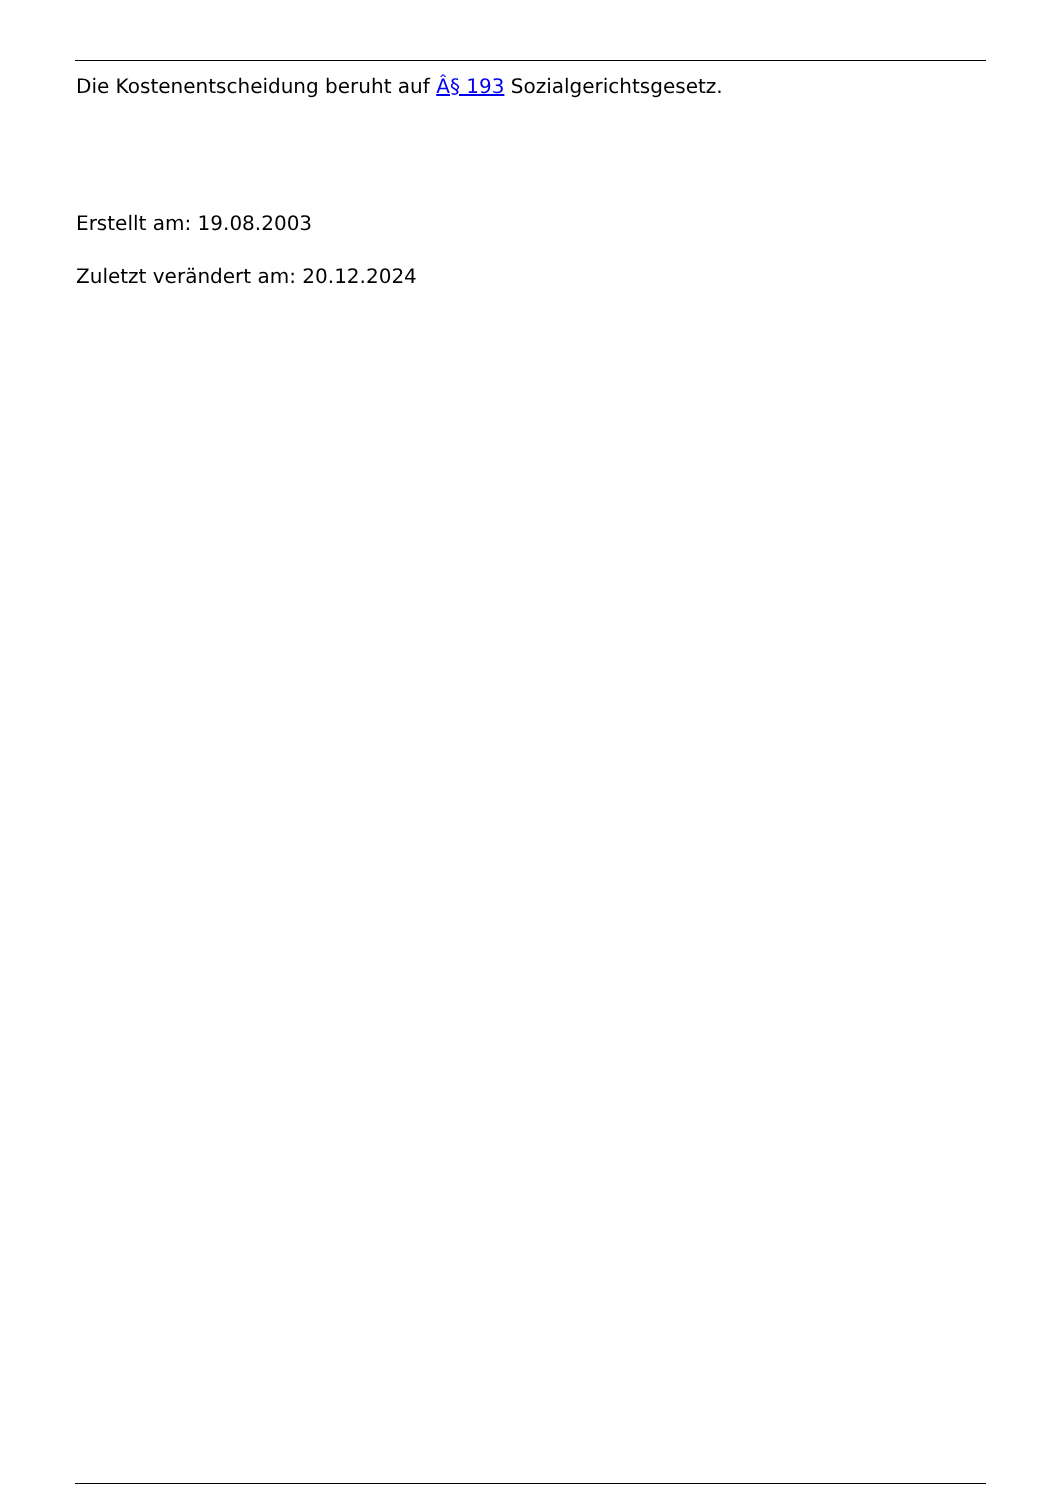Die Kostenentscheidung beruht auf Â§ 193 Sozialgerichtsgesetz.
Erstellt am: 19.08.2003
Zuletzt verändert am: 20.12.2024